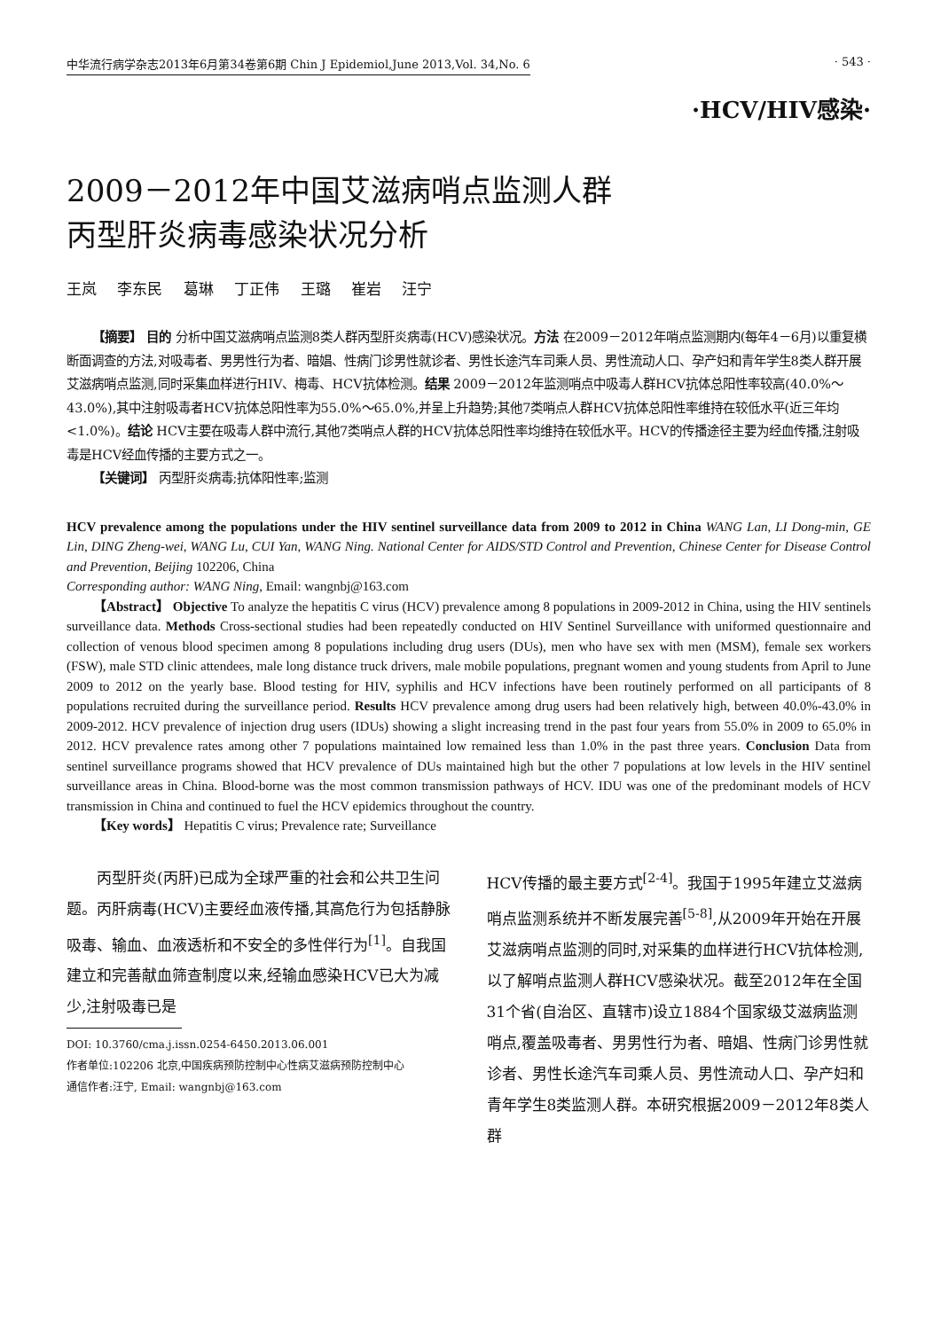中华流行病学杂志2013年6月第34卷第6期 Chin J Epidemiol,June 2013,Vol. 34,No. 6 · 543 ·
·HCV/HIV感染·
2009－2012年中国艾滋病哨点监测人群
丙型肝炎病毒感染状况分析
王岚 李东民 葛琳 丁正伟 王璐 崔岩 汪宁
【摘要】 目的 分析中国艾滋病哨点监测8类人群丙型肝炎病毒(HCV)感染状况。方法 在2009－2012年哨点监测期内(每年4－6月)以重复横断面调查的方法,对吸毒者、男男性行为者、暗娼、性病门诊男性就诊者、男性长途汽车司乘人员、男性流动人口、孕产妇和青年学生8类人群开展艾滋病哨点监测,同时采集血样进行HIV、梅毒、HCV抗体检测。结果 2009－2012年监测哨点中吸毒人群HCV抗体总阳性率较高(40.0%～43.0%),其中注射吸毒者HCV抗体总阳性率为55.0%～65.0%,并呈上升趋势;其他7类哨点人群HCV抗体总阳性率维持在较低水平(近三年均<1.0%)。结论 HCV主要在吸毒人群中流行,其他7类哨点人群的HCV抗体总阳性率均维持在较低水平。HCV的传播途径主要为经血传播,注射吸毒是HCV经血传播的主要方式之一。
【关键词】 丙型肝炎病毒;抗体阳性率;监测
HCV prevalence among the populations under the HIV sentinel surveillance data from 2009 to 2012 in China WANG Lan, LI Dong-min, GE Lin, DING Zheng-wei, WANG Lu, CUI Yan, WANG Ning. National Center for AIDS/STD Control and Prevention, Chinese Center for Disease Control and Prevention, Beijing 102206, China
Corresponding author: WANG Ning, Email: wangnbj@163.com
【Abstract】 Objective To analyze the hepatitis C virus (HCV) prevalence among 8 populations in 2009-2012 in China, using the HIV sentinels surveillance data. Methods Cross-sectional studies had been repeatedly conducted on HIV Sentinel Surveillance with uniformed questionnaire and collection of venous blood specimen among 8 populations including drug users (DUs), men who have sex with men (MSM), female sex workers (FSW), male STD clinic attendees, male long distance truck drivers, male mobile populations, pregnant women and young students from April to June 2009 to 2012 on the yearly base. Blood testing for HIV, syphilis and HCV infections have been routinely performed on all participants of 8 populations recruited during the surveillance period. Results HCV prevalence among drug users had been relatively high, between 40.0%-43.0% in 2009-2012. HCV prevalence of injection drug users (IDUs) showing a slight increasing trend in the past four years from 55.0% in 2009 to 65.0% in 2012. HCV prevalence rates among other 7 populations maintained low remained less than 1.0% in the past three years. Conclusion Data from sentinel surveillance programs showed that HCV prevalence of DUs maintained high but the other 7 populations at low levels in the HIV sentinel surveillance areas in China. Blood-borne was the most common transmission pathways of HCV. IDU was one of the predominant models of HCV transmission in China and continued to fuel the HCV epidemics throughout the country.
【Key words】 Hepatitis C virus; Prevalence rate; Surveillance
丙型肝炎(丙肝)已成为全球严重的社会和公共卫生问题。丙肝病毒(HCV)主要经血液传播,其高危行为包括静脉吸毒、输血、血液透析和不安全的多性伴行为<sup>[1]</sup>。自我国建立和完善献血筛查制度以来,经输血感染HCV已大为减少,注射吸毒已是
DOI: 10.3760/cma.j.issn.0254-6450.2013.06.001
作者单位:102206 北京,中国疾病预防控制中心性病艾滋病预防控制中心
通信作者:汪宁, Email: wangnbj@163.com
HCV传播的最主要方式<sup>[2-4]</sup>。我国于1995年建立艾滋病哨点监测系统并不断发展完善<sup>[5-8]</sup>,从2009年开始在开展艾滋病哨点监测的同时,对采集的血样进行HCV抗体检测,以了解哨点监测人群HCV感染状况。截至2012年在全国31个省(自治区、直辖市)设立1884个国家级艾滋病监测哨点,覆盖吸毒者、男男性行为者、暗娼、性病门诊男性就诊者、男性长途汽车司乘人员、男性流动人口、孕产妇和青年学生8类监测人群。本研究根据2009－2012年8类人群